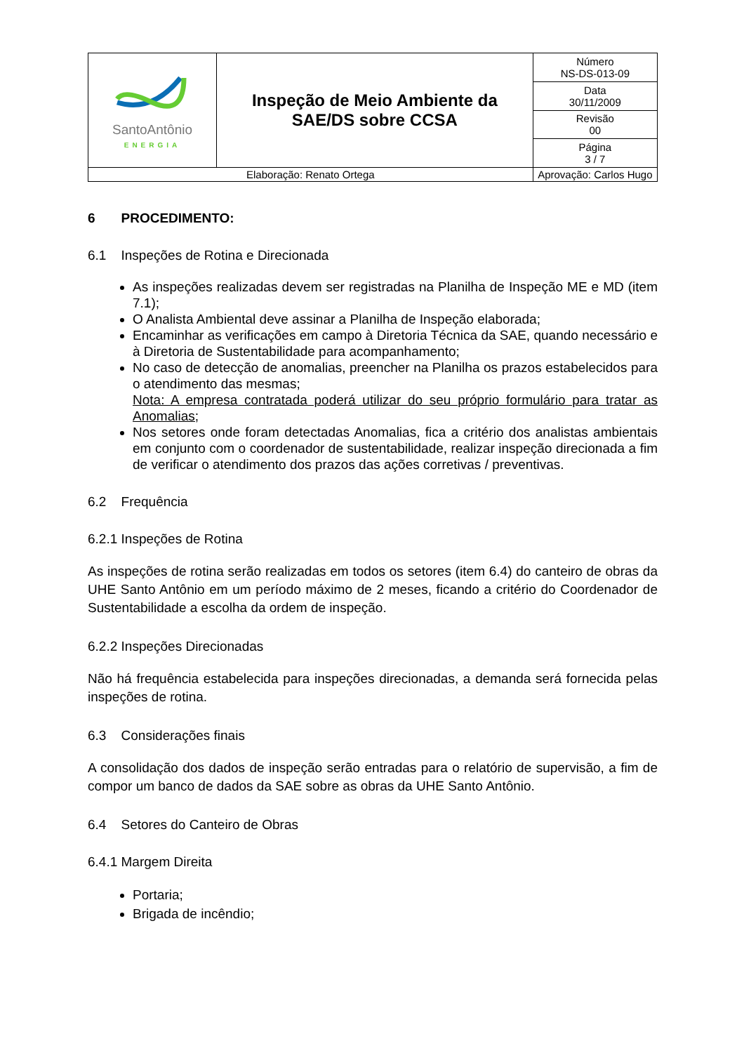| SantoAntônio ENERGIA | Inspeção de Meio Ambiente da SAE/DS sobre CCSA | | Número NS-DS-013-09 |
| | | | Data 30/11/2009 |
| | | | Revisão 00 |
| | | | Página 3 / 7 |
| Elaboração: Renato Ortega | | Aprovação: Carlos Hugo | |
6 PROCEDIMENTO:
6.1 Inspeções de Rotina e Direcionada
As inspeções realizadas devem ser registradas na Planilha de Inspeção ME e MD (item 7.1);
O Analista Ambiental deve assinar a Planilha de Inspeção elaborada;
Encaminhar as verificações em campo à Diretoria Técnica da SAE, quando necessário e à Diretoria de Sustentabilidade para acompanhamento;
No caso de detecção de anomalias, preencher na Planilha os prazos estabelecidos para o atendimento das mesmas;
Nota: A empresa contratada poderá utilizar do seu próprio formulário para tratar as Anomalias;
Nos setores onde foram detectadas Anomalias, fica a critério dos analistas ambientais em conjunto com o coordenador de sustentabilidade, realizar inspeção direcionada a fim de verificar o atendimento dos prazos das ações corretivas / preventivas.
6.2 Frequência
6.2.1 Inspeções de Rotina
As inspeções de rotina serão realizadas em todos os setores (item 6.4) do canteiro de obras da UHE Santo Antônio em um período máximo de 2 meses, ficando a critério do Coordenador de Sustentabilidade a escolha da ordem de inspeção.
6.2.2 Inspeções Direcionadas
Não há frequência estabelecida para inspeções direcionadas, a demanda será fornecida pelas inspeções de rotina.
6.3 Considerações finais
A consolidação dos dados de inspeção serão entradas para o relatório de supervisão, a fim de compor um banco de dados da SAE sobre as obras da UHE Santo Antônio.
6.4 Setores do Canteiro de Obras
6.4.1 Margem Direita
Portaria;
Brigada de incêndio;